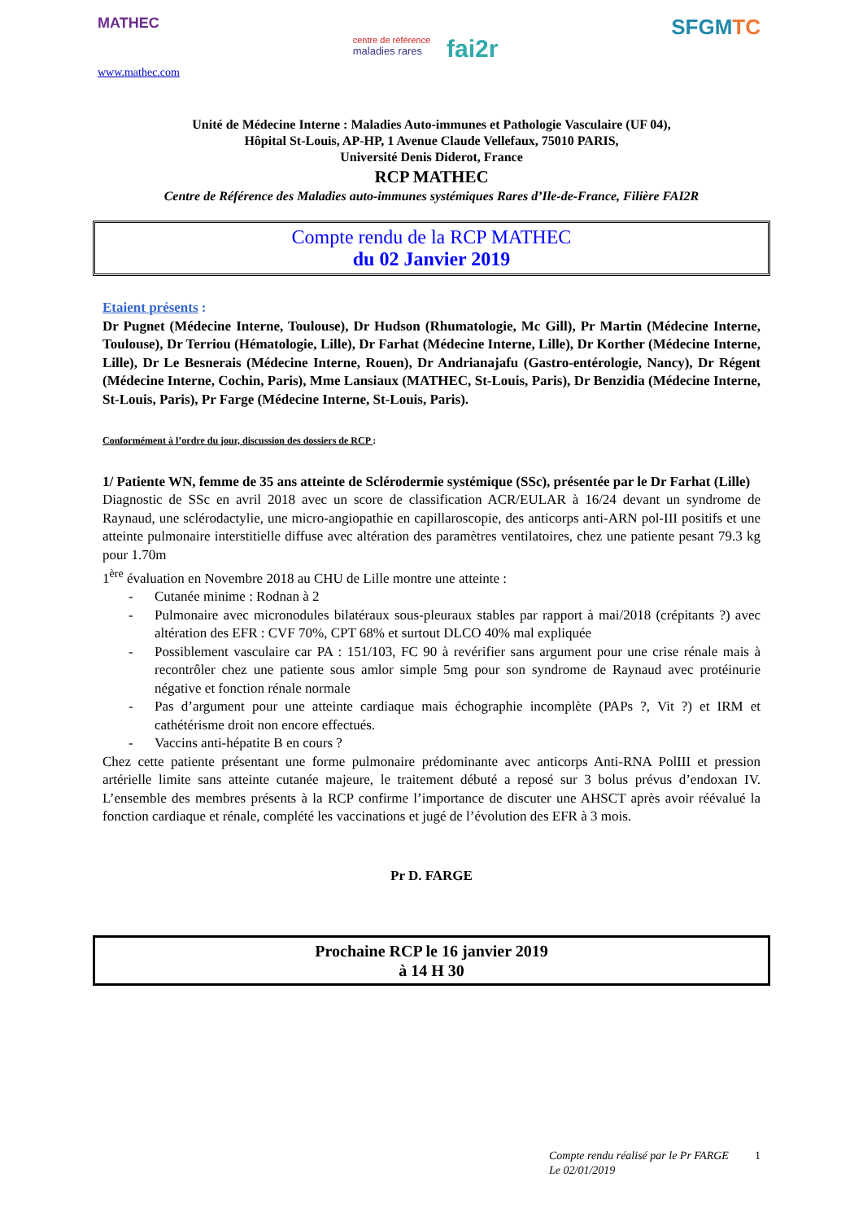MATHEC
www.mathec.com
centre de référence
maladies rares
fai2r
SFGMTC
Unité de Médecine Interne : Maladies Auto-immunes et Pathologie Vasculaire (UF 04),
Hôpital St-Louis, AP-HP, 1 Avenue Claude Vellefaux, 75010 PARIS,
Université Denis Diderot, France
RCP MATHEC
Centre de Référence des Maladies auto-immunes systémiques Rares d’Ile-de-France, Filière FAI2R
Compte rendu de la RCP MATHEC
du 02 Janvier 2019
Etaient présents :
Dr Pugnet (Médecine Interne, Toulouse), Dr Hudson (Rhumatologie, Mc Gill), Pr Martin (Médecine Interne, Toulouse), Dr Terriou (Hématologie, Lille), Dr Farhat (Médecine Interne, Lille), Dr Korther (Médecine Interne, Lille), Dr Le Besnerais (Médecine Interne, Rouen), Dr Andrianajafu (Gastro-entérologie, Nancy), Dr Régent (Médecine Interne, Cochin, Paris), Mme Lansiaux (MATHEC, St-Louis, Paris), Dr Benzidia (Médecine Interne, St-Louis, Paris), Pr Farge (Médecine Interne, St-Louis, Paris).
Conformément à l’ordre du jour, discussion des dossiers de RCP :
1/ Patiente WN, femme de 35 ans atteinte de Sclérodermie systémique (SSc), présentée par le Dr Farhat (Lille)
Diagnostic de SSc en avril 2018 avec un score de classification ACR/EULAR à 16/24 devant un syndrome de Raynaud, une sclérodactylie, une micro-angiopathie en capillaroscopie, des anticorps anti-ARN pol-III positifs et une atteinte pulmonaire interstitielle diffuse avec altération des paramètres ventilatoires, chez une patiente pesant 79.3 kg pour 1.70m
1<sup>ère</sup> évaluation en Novembre 2018 au CHU de Lille montre une atteinte :
- Cutanée minime : Rodnan à 2
- Pulmonaire avec micronodules bilatéraux sous-pleuraux stables par rapport à mai/2018 (crépitants ?) avec altération des EFR : CVF 70%, CPT 68% et surtout DLCO 40% mal expliquée
- Possiblement vasculaire car PA : 151/103, FC 90 à revérifier sans argument pour une crise rénale mais à recontrôler chez une patiente sous amlor simple 5mg pour son syndrome de Raynaud avec protéinurie négative et fonction rénale normale
- Pas d’argument pour une atteinte cardiaque mais échographie incomplète (PAPs ?, Vit ?) et IRM et cathétérisme droit non encore effectués.
- Vaccins anti-hépatite B en cours ?
Chez cette patiente présentant une forme pulmonaire prédominante avec anticorps Anti-RNA PolIII et pression artérielle limite sans atteinte cutanée majeure, le traitement débuté a reposé sur 3 bolus prévus d’endoxan IV. L’ensemble des membres présents à la RCP confirme l’importance de discuter une AHSCT après avoir réévalué la fonction cardiaque et rénale, complété les vaccinations et jugé de l’évolution des EFR à 3 mois.
Pr D. FARGE
Prochaine RCP le 16 janvier 2019
à 14 H 30
Compte rendu réalisé par le Pr FARGE
Le 02/01/2019
1